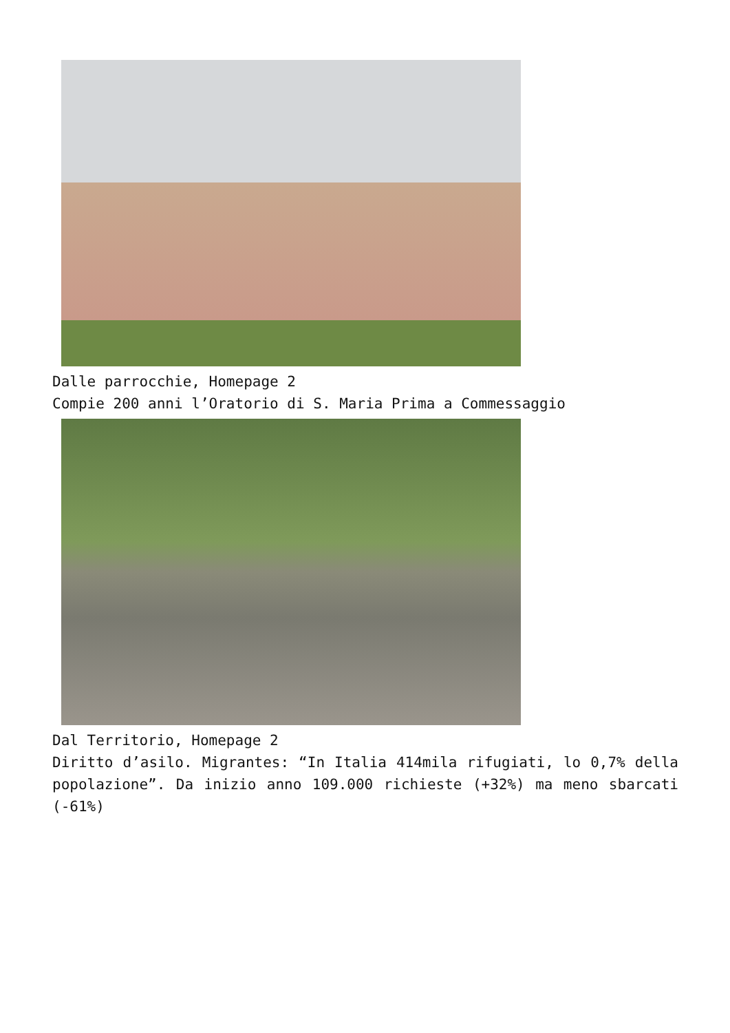Dalle parrocchie, Homepage 2
Compie 200 anni l’Oratorio di S. Maria Prima a Commessaggio
Dal Territorio, Homepage 2
Diritto d’asilo. Migrantes: “In Italia 414mila rifugiati, lo 0,7% della popolazione”. Da inizio anno 109.000 richieste (+32%) ma meno sbarcati (-61%)